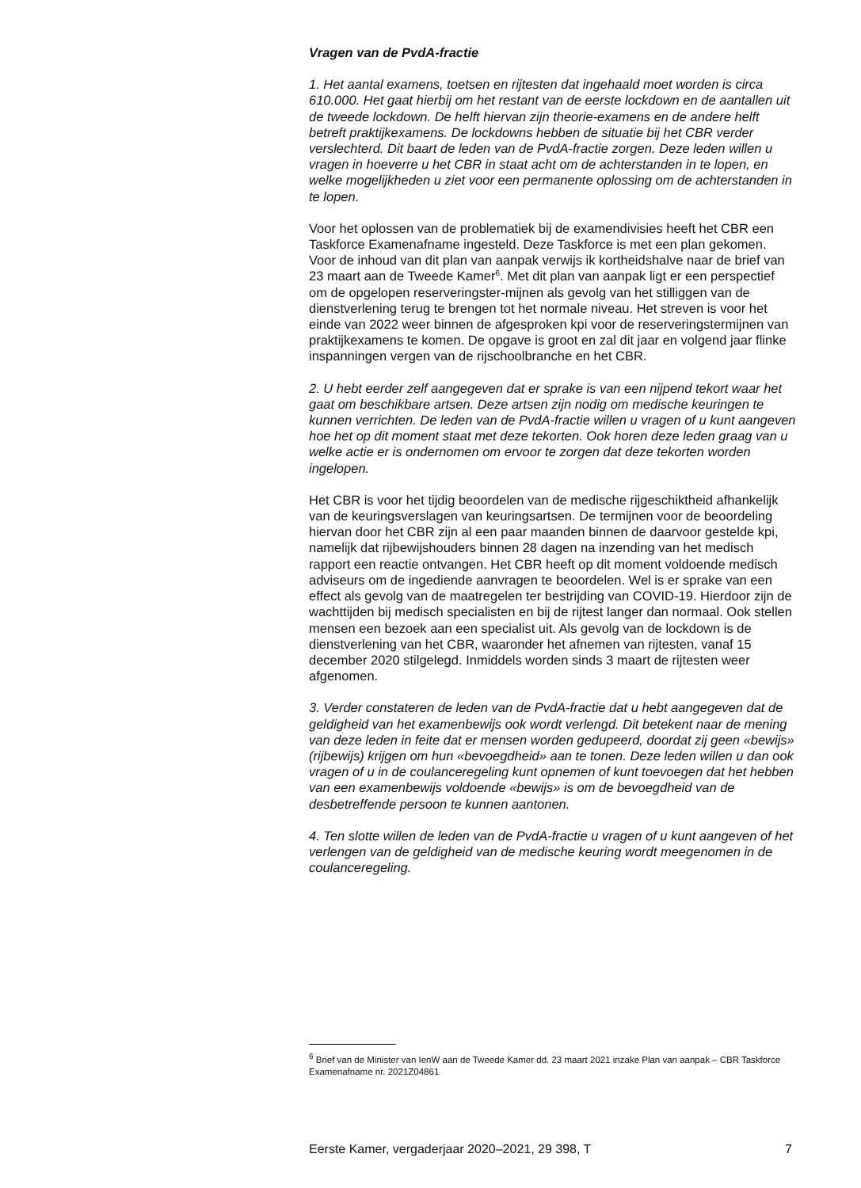Vragen van de PvdA-fractie
1. Het aantal examens, toetsen en rijtesten dat ingehaald moet worden is circa 610.000. Het gaat hierbij om het restant van de eerste lockdown en de aantallen uit de tweede lockdown. De helft hiervan zijn theorie-examens en de andere helft betreft praktijkexamens. De lockdowns hebben de situatie bij het CBR verder verslechterd. Dit baart de leden van de PvdA-fractie zorgen. Deze leden willen u vragen in hoeverre u het CBR in staat acht om de achterstanden in te lopen, en welke mogelijkheden u ziet voor een permanente oplossing om de achterstanden in te lopen.
Voor het oplossen van de problematiek bij de examendivisies heeft het CBR een Taskforce Examenafname ingesteld. Deze Taskforce is met een plan gekomen. Voor de inhoud van dit plan van aanpak verwijs ik kortheidshalve naar de brief van 23 maart aan de Tweede Kamer<sup>6</sup>. Met dit plan van aanpak ligt er een perspectief om de opgelopen reserveringster-mijnen als gevolg van het stilliggen van de dienstverlening terug te brengen tot het normale niveau. Het streven is voor het einde van 2022 weer binnen de afgesproken kpi voor de reserveringstermijnen van praktijkexamens te komen. De opgave is groot en zal dit jaar en volgend jaar flinke inspanningen vergen van de rijschoolbranche en het CBR.
2. U hebt eerder zelf aangegeven dat er sprake is van een nijpend tekort waar het gaat om beschikbare artsen. Deze artsen zijn nodig om medische keuringen te kunnen verrichten. De leden van de PvdA-fractie willen u vragen of u kunt aangeven hoe het op dit moment staat met deze tekorten. Ook horen deze leden graag van u welke actie er is ondernomen om ervoor te zorgen dat deze tekorten worden ingelopen.
Het CBR is voor het tijdig beoordelen van de medische rijgeschiktheid afhankelijk van de keuringsverslagen van keuringsartsen. De termijnen voor de beoordeling hiervan door het CBR zijn al een paar maanden binnen de daarvoor gestelde kpi, namelijk dat rijbewijshouders binnen 28 dagen na inzending van het medisch rapport een reactie ontvangen. Het CBR heeft op dit moment voldoende medisch adviseurs om de ingediende aanvragen te beoordelen. Wel is er sprake van een effect als gevolg van de maatregelen ter bestrijding van COVID-19. Hierdoor zijn de wachttijden bij medisch specialisten en bij de rijtest langer dan normaal. Ook stellen mensen een bezoek aan een specialist uit. Als gevolg van de lockdown is de dienstverlening van het CBR, waaronder het afnemen van rijtesten, vanaf 15 december 2020 stilgelegd. Inmiddels worden sinds 3 maart de rijtesten weer afgenomen.
3. Verder constateren de leden van de PvdA-fractie dat u hebt aangegeven dat de geldigheid van het examenbewijs ook wordt verlengd. Dit betekent naar de mening van deze leden in feite dat er mensen worden gedupeerd, doordat zij geen «bewijs» (rijbewijs) krijgen om hun «bevoegdheid» aan te tonen. Deze leden willen u dan ook vragen of u in de coulanceregeling kunt opnemen of kunt toevoegen dat het hebben van een examenbewijs voldoende «bewijs» is om de bevoegdheid van de desbetreffende persoon te kunnen aantonen.
4. Ten slotte willen de leden van de PvdA-fractie u vragen of u kunt aangeven of het verlengen van de geldigheid van de medische keuring wordt meegenomen in de coulanceregeling.
<sup>6</sup> Brief van de Minister van IenW aan de Tweede Kamer dd. 23 maart 2021 inzake Plan van aanpak – CBR Taskforce Examenafname nr. 2021Z04861
Eerste Kamer, vergaderjaar 2020–2021, 29 398, T 7